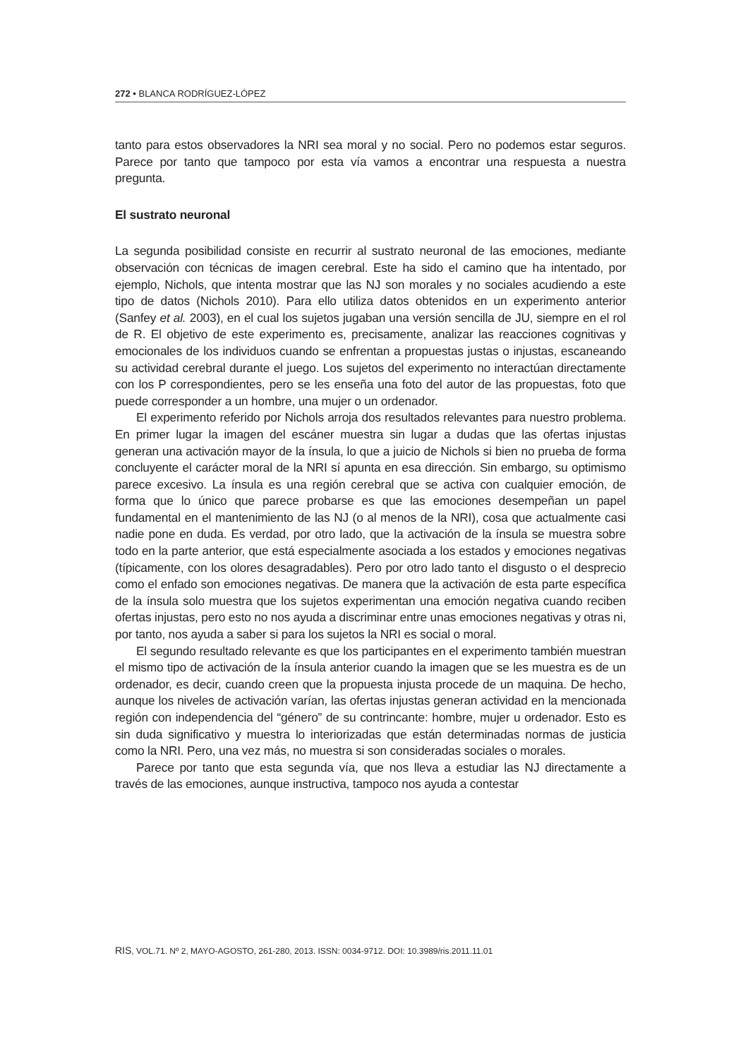272 • BLANCA RODRÍGUEZ-LÓPEZ
tanto para estos observadores la NRI sea moral y no social. Pero no podemos estar seguros. Parece por tanto que tampoco por esta vía vamos a encontrar una respuesta a nuestra pregunta.
El sustrato neuronal
La segunda posibilidad consiste en recurrir al sustrato neuronal de las emociones, mediante observación con técnicas de imagen cerebral. Este ha sido el camino que ha intentado, por ejemplo, Nichols, que intenta mostrar que las NJ son morales y no sociales acudiendo a este tipo de datos (Nichols 2010). Para ello utiliza datos obtenidos en un experimento anterior (Sanfey et al. 2003), en el cual los sujetos jugaban una versión sencilla de JU, siempre en el rol de R. El objetivo de este experimento es, precisamente, analizar las reacciones cognitivas y emocionales de los individuos cuando se enfrentan a propuestas justas o injustas, escaneando su actividad cerebral durante el juego. Los sujetos del experimento no interactúan directamente con los P correspondientes, pero se les enseña una foto del autor de las propuestas, foto que puede corresponder a un hombre, una mujer o un ordenador.
El experimento referido por Nichols arroja dos resultados relevantes para nuestro problema. En primer lugar la imagen del escáner muestra sin lugar a dudas que las ofertas injustas generan una activación mayor de la ínsula, lo que a juicio de Nichols si bien no prueba de forma concluyente el carácter moral de la NRI sí apunta en esa dirección. Sin embargo, su optimismo parece excesivo. La ínsula es una región cerebral que se activa con cualquier emoción, de forma que lo único que parece probarse es que las emociones desempeñan un papel fundamental en el mantenimiento de las NJ (o al menos de la NRI), cosa que actualmente casi nadie pone en duda. Es verdad, por otro lado, que la activación de la ínsula se muestra sobre todo en la parte anterior, que está especialmente asociada a los estados y emociones negativas (típicamente, con los olores desagradables). Pero por otro lado tanto el disgusto o el desprecio como el enfado son emociones negativas. De manera que la activación de esta parte específica de la ínsula solo muestra que los sujetos experimentan una emoción negativa cuando reciben ofertas injustas, pero esto no nos ayuda a discriminar entre unas emociones negativas y otras ni, por tanto, nos ayuda a saber si para los sujetos la NRI es social o moral.
El segundo resultado relevante es que los participantes en el experimento también muestran el mismo tipo de activación de la ínsula anterior cuando la imagen que se les muestra es de un ordenador, es decir, cuando creen que la propuesta injusta procede de un maquina. De hecho, aunque los niveles de activación varían, las ofertas injustas generan actividad en la mencionada región con independencia del “género” de su contrincante: hombre, mujer u ordenador. Esto es sin duda significativo y muestra lo interiorizadas que están determinadas normas de justicia como la NRI. Pero, una vez más, no muestra si son consideradas sociales o morales.
Parece por tanto que esta segunda vía, que nos lleva a estudiar las NJ directamente a través de las emociones, aunque instructiva, tampoco nos ayuda a contestar
RIS, VOL.71. Nº 2, MAYO-AGOSTO, 261-280, 2013. ISSN: 0034-9712. DOI: 10.3989/ris.2011.11.01